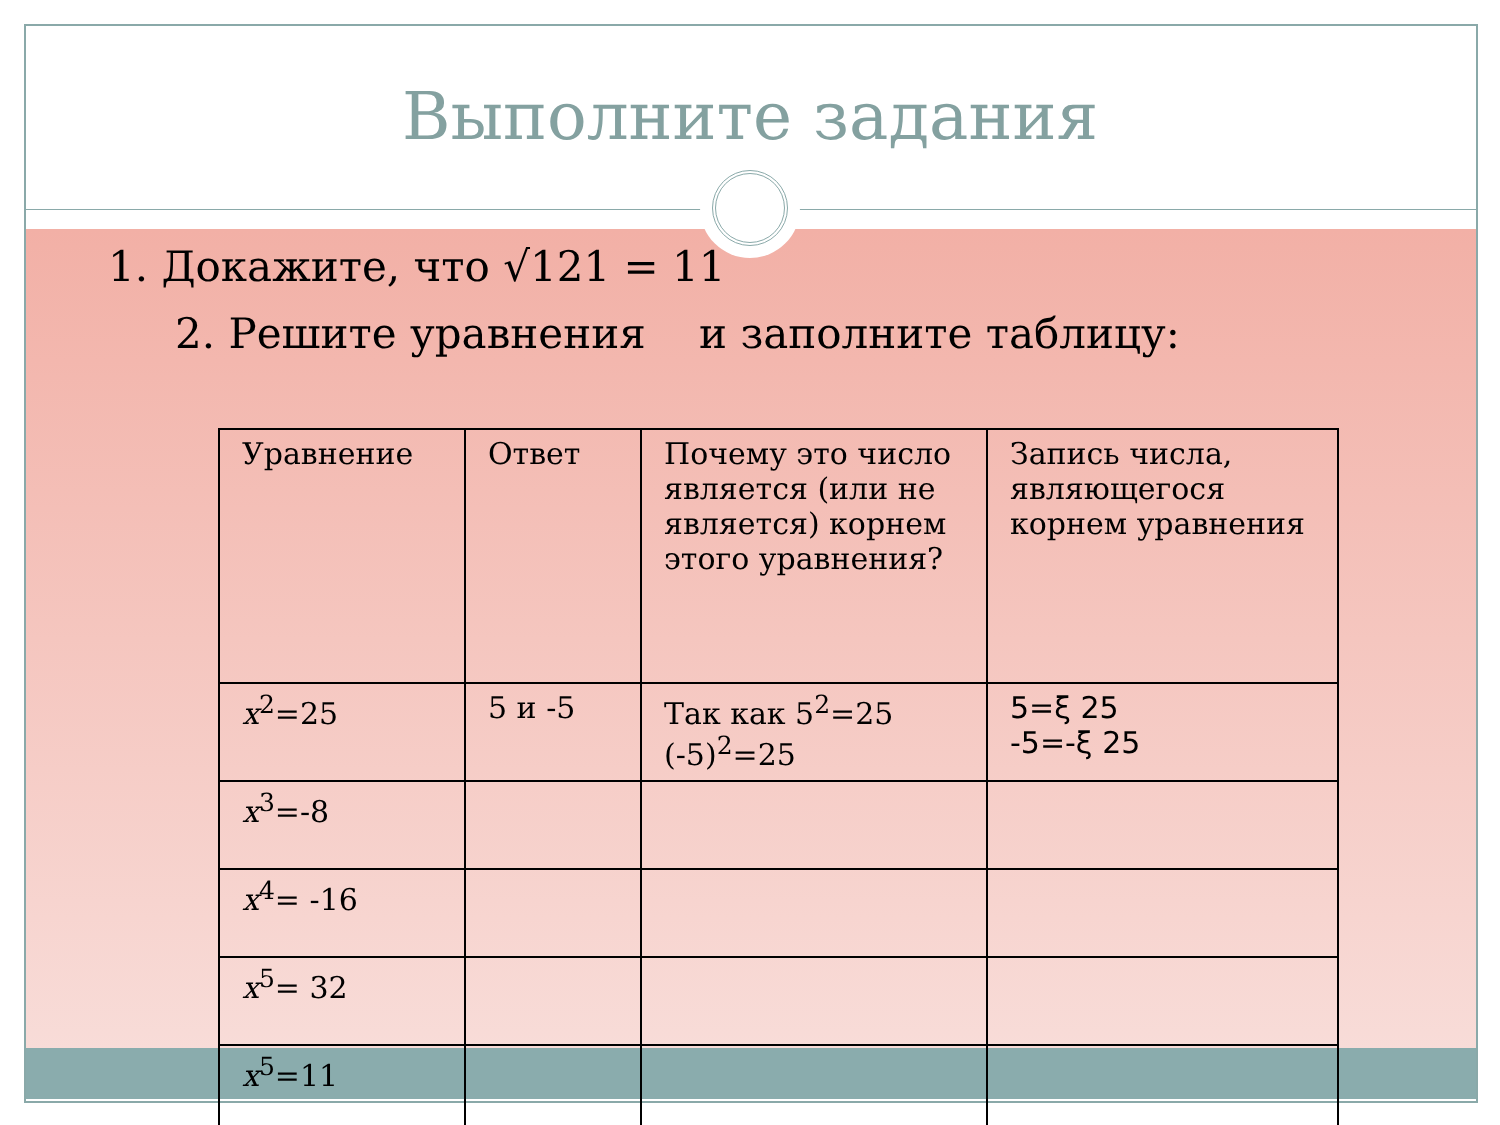Выполните задания
1. Докажите, что √121 = 11
2. Решите уравнения и заполните таблицу:
| Уравнение | Ответ | Почему это число является (или не является) корнем этого уравнения? | Запись числа, являющегося корнем уравнения |
| x<sup>2</sup>=25 | 5 и -5 | Так как 5<sup>2</sup>=25 (-5)<sup>2</sup>=25 | 5=ξ 25 -5=-ξ 25 |
| x<sup>3</sup>=-8 | | | |
| x<sup>4</sup>= -16 | | | |
| x<sup>5</sup>= 32 | | | |
| x<sup>5</sup>=11 | | | |